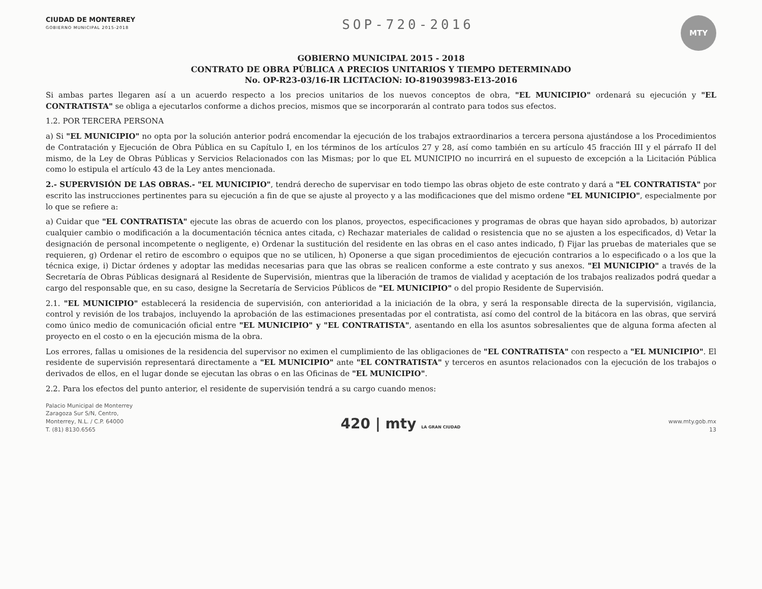CIUDAD DE MONTERREY
GOBIERNO MUNICIPAL 2015-2018
SOP-720-2016
MTY
GOBIERNO MUNICIPAL 2015 - 2018
CONTRATO DE OBRA PÚBLICA A PRECIOS UNITARIOS Y TIEMPO DETERMINADO
No. OP-R23-03/16-IR LICITACION: IO-819039983-E13-2016
Si ambas partes llegaren así a un acuerdo respecto a los precios unitarios de los nuevos conceptos de obra, "EL MUNICIPIO" ordenará su ejecución y "EL CONTRATISTA" se obliga a ejecutarlos conforme a dichos precios, mismos que se incorporarán al contrato para todos sus efectos.
1.2. POR TERCERA PERSONA
a) Si "EL MUNICIPIO" no opta por la solución anterior podrá encomendar la ejecución de los trabajos extraordinarios a tercera persona ajustándose a los Procedimientos de Contratación y Ejecución de Obra Pública en su Capítulo I, en los términos de los artículos 27 y 28, así como también en su artículo 45 fracción III y el párrafo II del mismo, de la Ley de Obras Públicas y Servicios Relacionados con las Mismas; por lo que EL MUNICIPIO no incurrirá en el supuesto de excepción a la Licitación Pública como lo estipula el artículo 43 de la Ley antes mencionada.
2.- SUPERVISIÓN DE LAS OBRAS.- "EL MUNICIPIO", tendrá derecho de supervisar en todo tiempo las obras objeto de este contrato y dará a "EL CONTRATISTA" por escrito las instrucciones pertinentes para su ejecución a fin de que se ajuste al proyecto y a las modificaciones que del mismo ordene "EL MUNICIPIO", especialmente por lo que se refiere a:
a) Cuidar que "EL CONTRATISTA" ejecute las obras de acuerdo con los planos, proyectos, especificaciones y programas de obras que hayan sido aprobados, b) autorizar cualquier cambio o modificación a la documentación técnica antes citada, c) Rechazar materiales de calidad o resistencia que no se ajusten a los especificados, d) Vetar la designación de personal incompetente o negligente, e) Ordenar la sustitución del residente en las obras en el caso antes indicado, f) Fijar las pruebas de materiales que se requieren, g) Ordenar el retiro de escombro o equipos que no se utilicen, h) Oponerse a que sigan procedimientos de ejecución contrarios a lo especificado o a los que la técnica exige, i) Dictar órdenes y adoptar las medidas necesarias para que las obras se realicen conforme a este contrato y sus anexos. "El MUNICIPIO" a través de la Secretaría de Obras Públicas designará al Residente de Supervisión, mientras que la liberación de tramos de vialidad y aceptación de los trabajos realizados podrá quedar a cargo del responsable que, en su caso, designe la Secretaría de Servicios Públicos de "EL MUNICIPIO" o del propio Residente de Supervisión.
2.1. "EL MUNICIPIO" establecerá la residencia de supervisión, con anterioridad a la iniciación de la obra, y será la responsable directa de la supervisión, vigilancia, control y revisión de los trabajos, incluyendo la aprobación de las estimaciones presentadas por el contratista, así como del control de la bitácora en las obras, que servirá como único medio de comunicación oficial entre "EL MUNICIPIO" y "EL CONTRATISTA", asentando en ella los asuntos sobresalientes que de alguna forma afecten al proyecto en el costo o en la ejecución misma de la obra.
Los errores, fallas u omisiones de la residencia del supervisor no eximen el cumplimiento de las obligaciones de "EL CONTRATISTA" con respecto a "EL MUNICIPIO". El residente de supervisión representará directamente a "EL MUNICIPIO" ante "EL CONTRATISTA" y terceros en asuntos relacionados con la ejecución de los trabajos o derivados de ellos, en el lugar donde se ejecutan las obras o en las Oficinas de "EL MUNICIPIO".
2.2. Para los efectos del punto anterior, el residente de supervisión tendrá a su cargo cuando menos:
Palacio Municipal de Monterrey
Zaragoza Sur S/N, Centro,
Monterrey, N.L. / C.P. 64000
T. (81) 8130.6565
420 | mty LA GRAN CIUDAD
www.mty.gob.mx
13